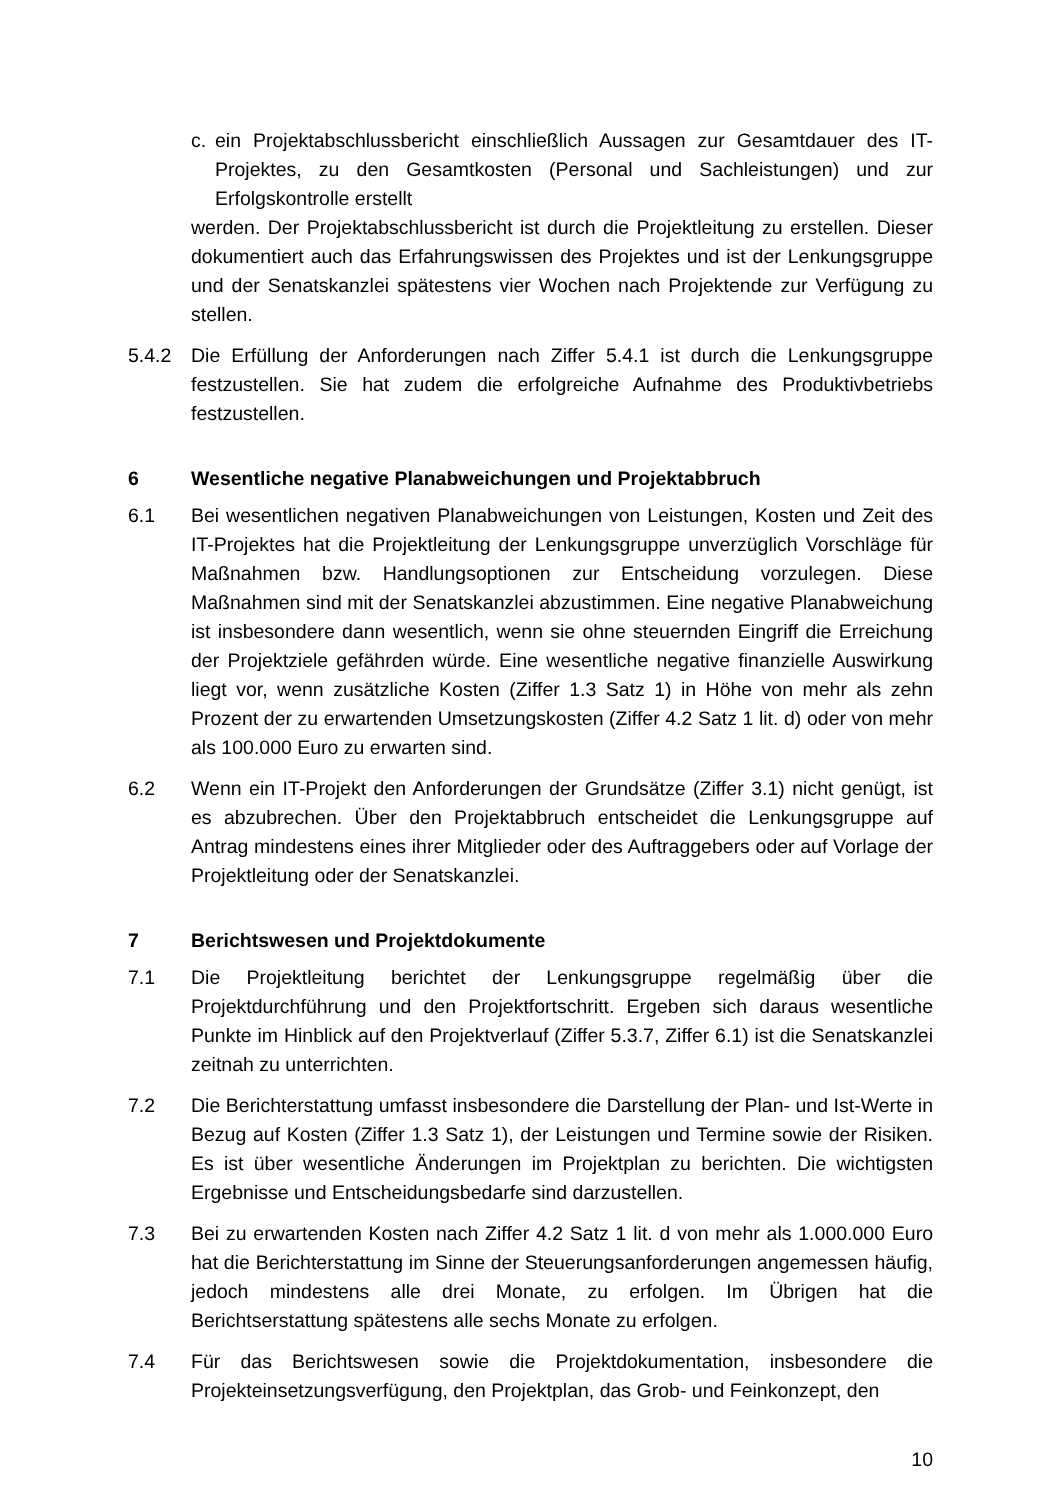c. ein Projektabschlussbericht einschließlich Aussagen zur Gesamtdauer des IT-Projektes, zu den Gesamtkosten (Personal und Sachleistungen) und zur Erfolgskontrolle erstellt
werden. Der Projektabschlussbericht ist durch die Projektleitung zu erstellen. Dieser dokumentiert auch das Erfahrungswissen des Projektes und ist der Lenkungsgruppe und der Senatskanzlei spätestens vier Wochen nach Projektende zur Verfügung zu stellen.
5.4.2 Die Erfüllung der Anforderungen nach Ziffer 5.4.1 ist durch die Lenkungsgruppe festzustellen. Sie hat zudem die erfolgreiche Aufnahme des Produktivbetriebs festzustellen.
6 Wesentliche negative Planabweichungen und Projektabbruch
6.1 Bei wesentlichen negativen Planabweichungen von Leistungen, Kosten und Zeit des IT-Projektes hat die Projektleitung der Lenkungsgruppe unverzüglich Vorschläge für Maßnahmen bzw. Handlungsoptionen zur Entscheidung vorzulegen. Diese Maßnahmen sind mit der Senatskanzlei abzustimmen. Eine negative Planabweichung ist insbesondere dann wesentlich, wenn sie ohne steuernden Eingriff die Erreichung der Projektziele gefährden würde. Eine wesentliche negative finanzielle Auswirkung liegt vor, wenn zusätzliche Kosten (Ziffer 1.3 Satz 1) in Höhe von mehr als zehn Prozent der zu erwartenden Umsetzungskosten (Ziffer 4.2 Satz 1 lit. d) oder von mehr als 100.000 Euro zu erwarten sind.
6.2 Wenn ein IT-Projekt den Anforderungen der Grundsätze (Ziffer 3.1) nicht genügt, ist es abzubrechen. Über den Projektabbruch entscheidet die Lenkungsgruppe auf Antrag mindestens eines ihrer Mitglieder oder des Auftraggebers oder auf Vorlage der Projektleitung oder der Senatskanzlei.
7 Berichtswesen und Projektdokumente
7.1 Die Projektleitung berichtet der Lenkungsgruppe regelmäßig über die Projektdurchführung und den Projektfortschritt. Ergeben sich daraus wesentliche Punkte im Hinblick auf den Projektverlauf (Ziffer 5.3.7, Ziffer 6.1) ist die Senatskanzlei zeitnah zu unterrichten.
7.2 Die Berichterstattung umfasst insbesondere die Darstellung der Plan- und Ist-Werte in Bezug auf Kosten (Ziffer 1.3 Satz 1), der Leistungen und Termine sowie der Risiken. Es ist über wesentliche Änderungen im Projektplan zu berichten. Die wichtigsten Ergebnisse und Entscheidungsbedarfe sind darzustellen.
7.3 Bei zu erwartenden Kosten nach Ziffer 4.2 Satz 1 lit. d von mehr als 1.000.000 Euro hat die Berichterstattung im Sinne der Steuerungsanforderungen angemessen häufig, jedoch mindestens alle drei Monate, zu erfolgen. Im Übrigen hat die Berichtserstattung spätestens alle sechs Monate zu erfolgen.
7.4 Für das Berichtswesen sowie die Projektdokumentation, insbesondere die Projekteinsetzungsverfügung, den Projektplan, das Grob- und Feinkonzept, den
10